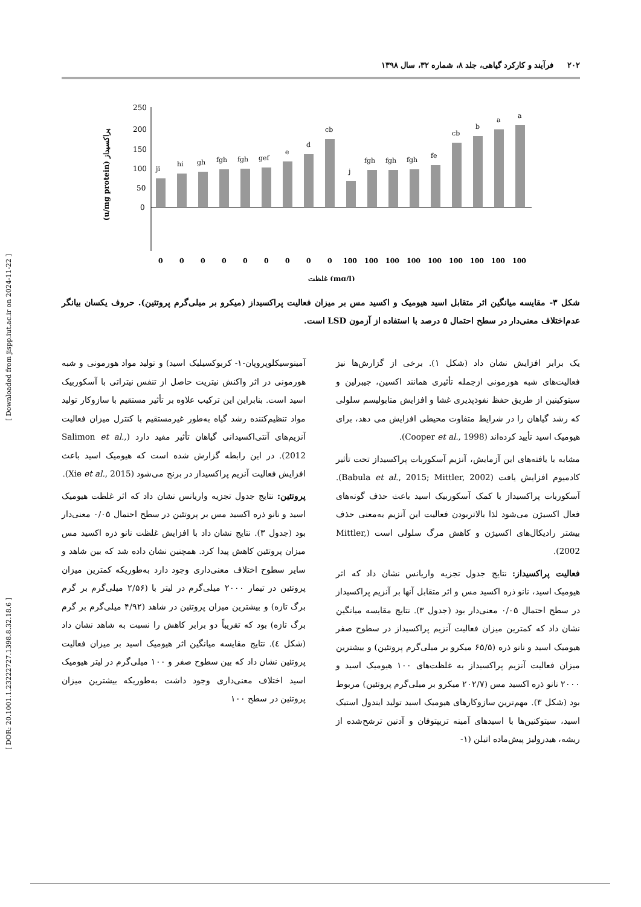[ DOR: 20.1001.1.23222727.1398.8.32.18.6 ] [ Downloaded from jispp.iut.ac.ir on 2024-11-22 ]
۲۰۲ فرآیند و کارکرد گیاهی، جلد ۸، شماره ۳۲، سال ۱۳۹۸
(u/mg protein) پراکسیداز
250
200
150
100
50
0
ji
hi
gh
fgh
fgh
gef
e
d
cb
j
fgh
fgh
fgh
fe
cb
b
a
a
0
0
0
0
0
0
0
0
0
100
100
100
100
100
100
100
100
100
غلظت (mg/l)
شکل ۳- مقایسه میانگین اثر متقابل اسید هیومیک و اکسید مس بر میزان فعالیت پراکسیداز (میکرو بر میلی‌گرم پروتئین). حروف یکسان بیانگر عدم‌اختلاف معنی‌دار در سطح احتمال ۵ درصد با استفاده از آزمون LSD است.
یک برابر افزایش نشان داد (شکل ۱). برخی از گزارش‌ها نیز فعالیت‌های شبه هورمونی ازجمله تأثیری همانند اکسین، جیبرلین و سیتوکینین از طریق حفظ نفوذپذیری غشا و افزایش متابولیسم سلولی که رشد گیاهان را در شرایط متفاوت محیطی افزایش می دهد، برای هیومیک اسید تأیید کرده‌اند (Cooper et al., 1998).
مشابه با یافته‌های این آزمایش، آنزیم آسکوربات پراکسیداز تحت تأثیر کادمیوم افزایش یافت (Babula et al., 2015; Mittler, 2002). آسکوربات پراکسیداز با کمک آسکوربیک اسید باعث حذف گونه‌های فعال اکسیژن می‌شود لذا بالاتربودن فعالیت این آنزیم به‌معنی حذف بیشتر رادیکال‌های اکسیژن و کاهش مرگ سلولی است (Mittler, 2002).
فعالیت پراکسیداز: نتایج جدول تجزیه واریانس نشان داد که اثر هیومیک اسید، نانو ذره اکسید مس و اثر متقابل آنها بر آنزیم پراکسیداز در سطح احتمال ۰/۰۵ معنی‌دار بود (جدول ۳). نتایج مقایسه میانگین نشان داد که کمترین میزان فعالیت آنزیم پراکسیداز در سطوح صفر هیومیک اسید و نانو ذره (۶۵/۵ میکرو بر میلی‌گرم پروتئین) و بیشترین میزان فعالیت آنزیم پراکسیداز به غلظت‌های ۱۰۰ هیومیک اسید و ۲۰۰۰ نانو ذره اکسید مس (۲۰۲/۷ میکرو بر میلی‌گرم پروتئین) مربوط بود (شکل ۳). مهم‌ترین سازوکارهای هیومیک اسید تولید ایندول استیک اسید، سیتوکنین‌ها با اسیدهای آمینه تریپتوفان و آدنین ترشح‌شده از ریشه، هیدرولیز پیش‌ماده اتیلن (۱-
آمینوسیکلوپروپان-۱- کربوکسیلیک اسید) و تولید مواد هورمونی و شبه هورمونی در اثر واکنش نیتریت حاصل از تنفس نیتراتی با آسکوربیک اسید است. بنابراین این ترکیب علاوه بر تأثیر مستقیم با سازوکار تولید مواد تنظیم‌کننده رشد گیاه به‌طور غیرمستقیم با کنترل میزان فعالیت آنزیم‌های آنتی‌اکسیدانی گیاهان تأثیر مفید دارد (Salimon et al., 2012). در این رابطه گزارش شده است که هیومیک اسید باعث افزایش فعالیت آنزیم پراکسیداز در برنج می‌شود (Xie et al., 2015).
پروتئین: نتایج جدول تجزیه واریانس نشان داد که اثر غلظت هیومیک اسید و نانو ذره اکسید مس بر پروتئین در سطح احتمال ۰/۰۵ معنی‌دار بود (جدول ۳). نتایج نشان داد با افزایش غلظت نانو ذره اکسید مس میزان پروتئین کاهش پیدا کرد. همچنین نشان داده شد که بین شاهد و سایر سطوح اختلاف معنی‌داری وجود دارد به‌طوریکه کمترین میزان پروتئین در تیمار ۲۰۰۰ میلی‌گرم در لیتر با (۲/۵۶ میلی‌گرم بر گرم برگ تازه) و بیشترین میزان پروتئین در شاهد (۴/۹۲ میلی‌گرم بر گرم برگ تازه) بود که تقریباً دو برابر کاهش را نسبت به شاهد نشان داد (شکل ٤). نتایج مقایسه میانگین اثر هیومیک اسید بر میزان فعالیت پروتئین نشان داد که بین سطوح صفر و ۱۰۰ میلی‌گرم در لیتر هیومیک اسید اختلاف معنی‌داری وجود داشت به‌طوریکه بیشترین میزان پروتئین در سطح ۱۰۰